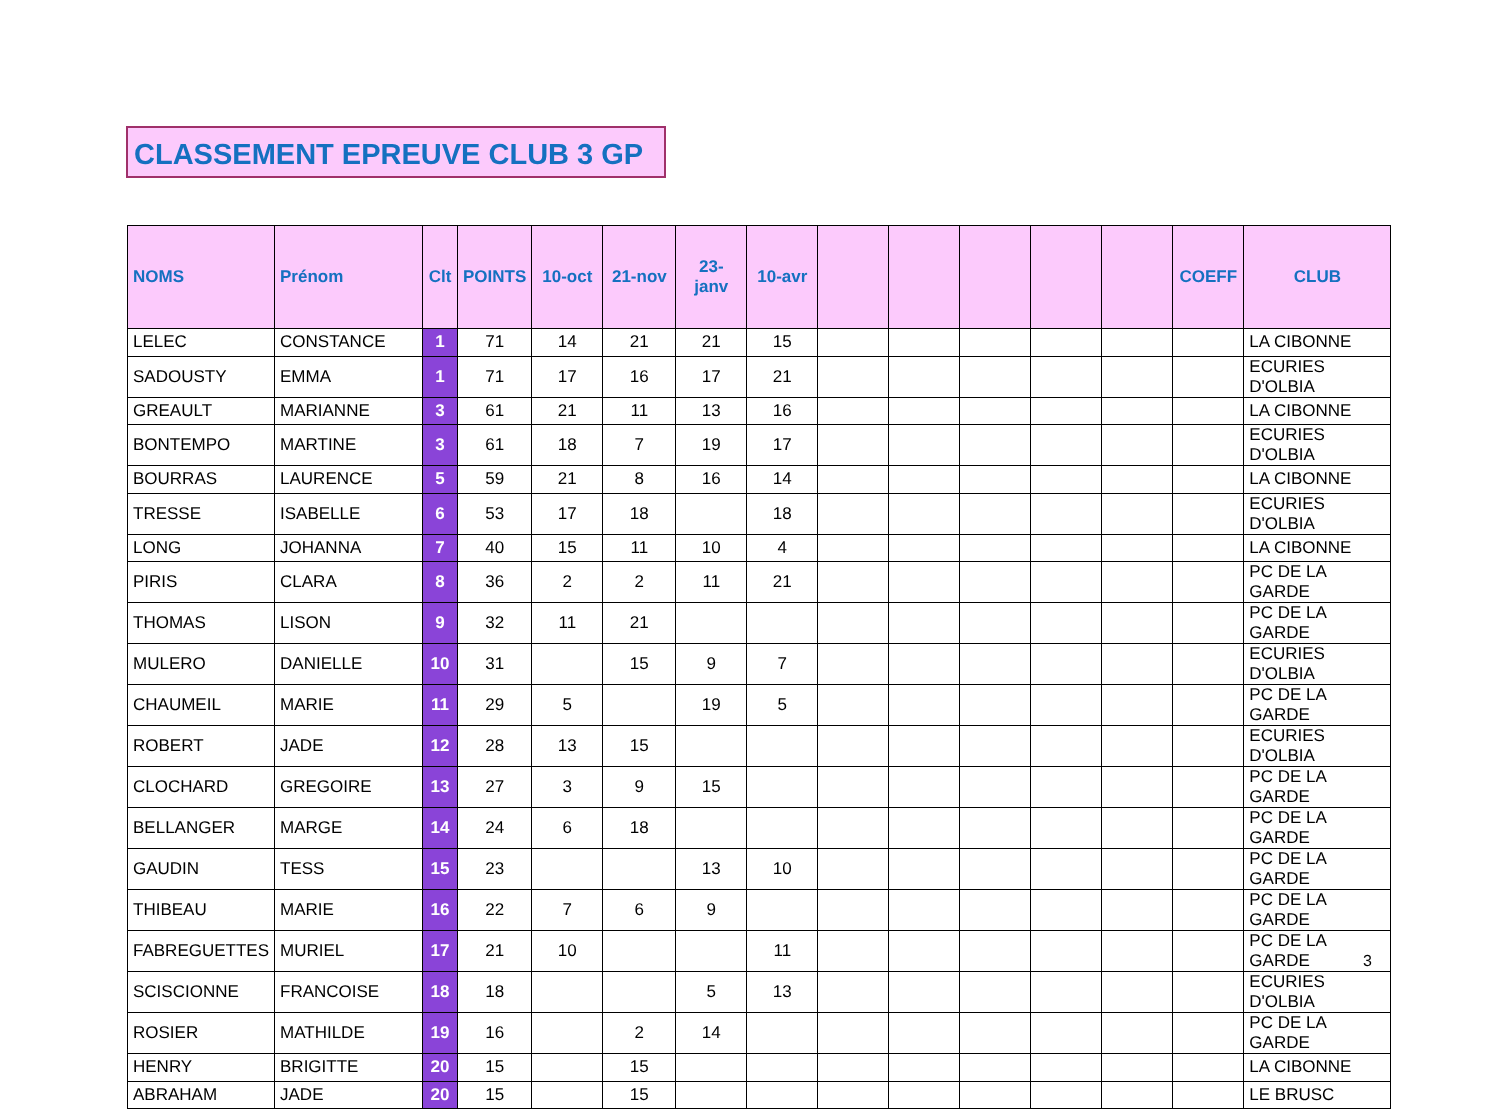CLASSEMENT EPREUVE CLUB 3 GP
| NOMS | Prénom | Clt | POINTS | 10-oct | 21-nov | 23- janv | 10-avr | | | | | | COEFF | CLUB |
| --- | --- | --- | --- | --- | --- | --- | --- | --- | --- | --- | --- | --- | --- | --- |
| LELEC | CONSTANCE | 1 | 71 | 14 | 21 | 21 | 15 | | | | | | | LA CIBONNE |
| SADOUSTY | EMMA | 1 | 71 | 17 | 16 | 17 | 21 | | | | | | | ECURIES D'OLBIA |
| GREAULT | MARIANNE | 3 | 61 | 21 | 11 | 13 | 16 | | | | | | | LA CIBONNE |
| BONTEMPO | MARTINE | 3 | 61 | 18 | 7 | 19 | 17 | | | | | | | ECURIES D'OLBIA |
| BOURRAS | LAURENCE | 5 | 59 | 21 | 8 | 16 | 14 | | | | | | | LA CIBONNE |
| TRESSE | ISABELLE | 6 | 53 | 17 | 18 | | 18 | | | | | | | ECURIES D'OLBIA |
| LONG | JOHANNA | 7 | 40 | 15 | 11 | 10 | 4 | | | | | | | LA CIBONNE |
| PIRIS | CLARA | 8 | 36 | 2 | 2 | 11 | 21 | | | | | | | PC DE LA GARDE |
| THOMAS | LISON | 9 | 32 | 11 | 21 | | | | | | | | | PC DE LA GARDE |
| MULERO | DANIELLE | 10 | 31 | | 15 | 9 | 7 | | | | | | | ECURIES D'OLBIA |
| CHAUMEIL | MARIE | 11 | 29 | 5 | | 19 | 5 | | | | | | | PC DE LA GARDE |
| ROBERT | JADE | 12 | 28 | 13 | 15 | | | | | | | | | ECURIES D'OLBIA |
| CLOCHARD | GREGOIRE | 13 | 27 | 3 | 9 | 15 | | | | | | | | PC DE LA GARDE |
| BELLANGER | MARGE | 14 | 24 | 6 | 18 | | | | | | | | | PC DE LA GARDE |
| GAUDIN | TESS | 15 | 23 | | | 13 | 10 | | | | | | | PC DE LA GARDE |
| THIBEAU | MARIE | 16 | 22 | 7 | 6 | 9 | | | | | | | | PC DE LA GARDE |
| FABREGUETTES | MURIEL | 17 | 21 | 10 | | | 11 | | | | | | | PC DE LA GARDE |
| SCISCIONNE | FRANCOISE | 18 | 18 | | | 5 | 13 | | | | | | | ECURIES D'OLBIA |
| ROSIER | MATHILDE | 19 | 16 | | 2 | 14 | | | | | | | | PC DE LA GARDE |
| HENRY | BRIGITTE | 20 | 15 | | 15 | | | | | | | | | LA CIBONNE |
| ABRAHAM | JADE | 20 | 15 | | 15 | | | | | | | | | LE BRUSC |
3